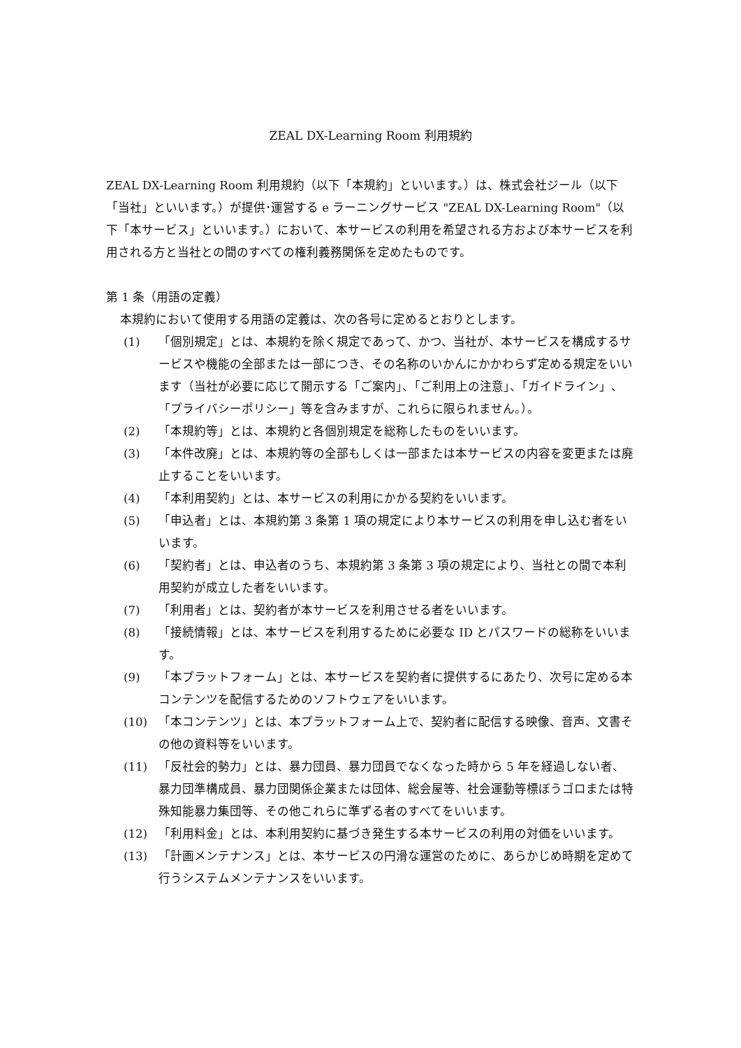ZEAL DX-Learning Room 利用規約
ZEAL DX-Learning Room 利用規約（以下「本規約」といいます。）は、株式会社ジール（以下「当社」といいます。）が提供･運営する e ラーニングサービス "ZEAL DX-Learning Room"（以下「本サービス」といいます。）において、本サービスの利用を希望される方および本サービスを利用される方と当社との間のすべての権利義務関係を定めたものです。
第 1 条（用語の定義）
本規約において使用する用語の定義は、次の各号に定めるとおりとします。
(1) 「個別規定」とは、本規約を除く規定であって、かつ、当社が、本サービスを構成するサービスや機能の全部または一部につき、その名称のいかんにかかわらず定める規定をいいます（当社が必要に応じて開示する「ご案内」、「ご利用上の注意」、「ガイドライン」、「プライバシーポリシー」等を含みますが、これらに限られません。）。
(2) 「本規約等」とは、本規約と各個別規定を総称したものをいいます。
(3) 「本件改廃」とは、本規約等の全部もしくは一部または本サービスの内容を変更または廃止することをいいます。
(4) 「本利用契約」とは、本サービスの利用にかかる契約をいいます。
(5) 「申込者」とは、本規約第 3 条第 1 項の規定により本サービスの利用を申し込む者をいいます。
(6) 「契約者」とは、申込者のうち、本規約第 3 条第 3 項の規定により、当社との間で本利用契約が成立した者をいいます。
(7) 「利用者」とは、契約者が本サービスを利用させる者をいいます。
(8) 「接続情報」とは、本サービスを利用するために必要な ID とパスワードの総称をいいます。
(9) 「本プラットフォーム」とは、本サービスを契約者に提供するにあたり、次号に定める本コンテンツを配信するためのソフトウェアをいいます。
(10) 「本コンテンツ」とは、本プラットフォーム上で、契約者に配信する映像、音声、文書その他の資料等をいいます。
(11) 「反社会的勢力」とは、暴力団員、暴力団員でなくなった時から 5 年を経過しない者、暴力団準構成員、暴力団関係企業または団体、総会屋等、社会運動等標ぼうゴロまたは特殊知能暴力集団等、その他これらに準ずる者のすべてをいいます。
(12) 「利用料金」とは、本利用契約に基づき発生する本サービスの利用の対価をいいます。
(13) 「計画メンテナンス」とは、本サービスの円滑な運営のために、あらかじめ時期を定めて行うシステムメンテナンスをいいます。